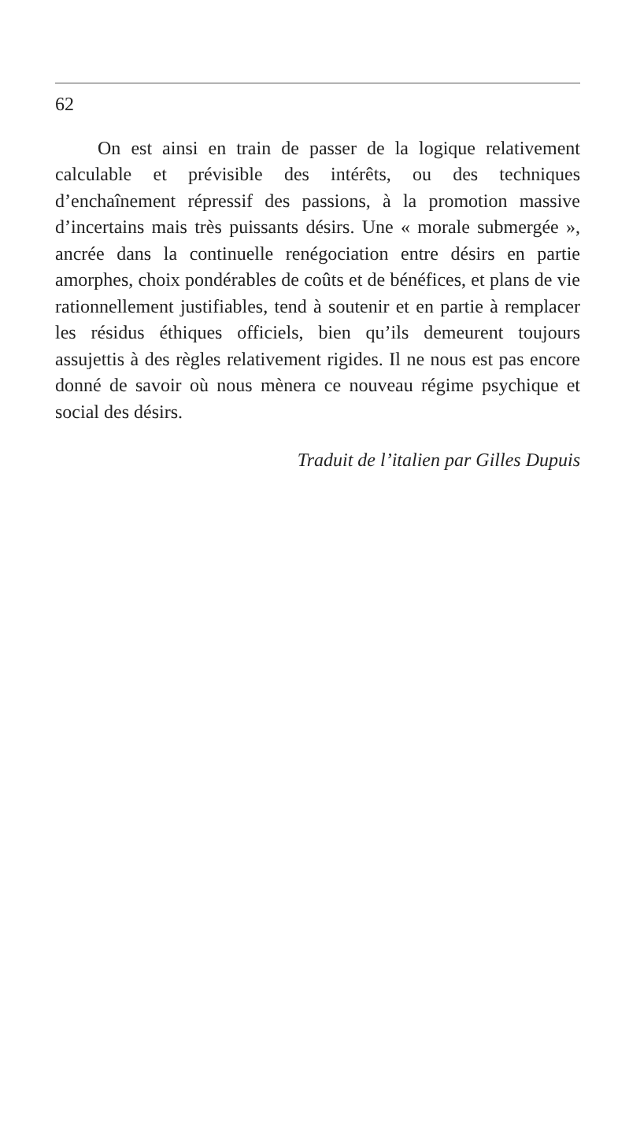62
On est ainsi en train de passer de la logique rela­tivement calculable et prévisible des intérêts, ou des techniques d’enchaînement répressif des passions, à la promotion massive d’incertains mais très puissants désirs. Une « morale submergée », ancrée dans la conti­nuelle renégociation entre désirs en partie amorphes, choix pondérables de coûts et de bénéfices, et plans de vie rationnellement justifiables, tend à soutenir et en partie à remplacer les résidus éthiques officiels, bien qu’ils demeurent toujours assujettis à des règles rela­tivement rigides. Il ne nous est pas encore donné de savoir où nous mènera ce nouveau régime psychique et social des désirs.
Traduit de l’italien par Gilles Dupuis